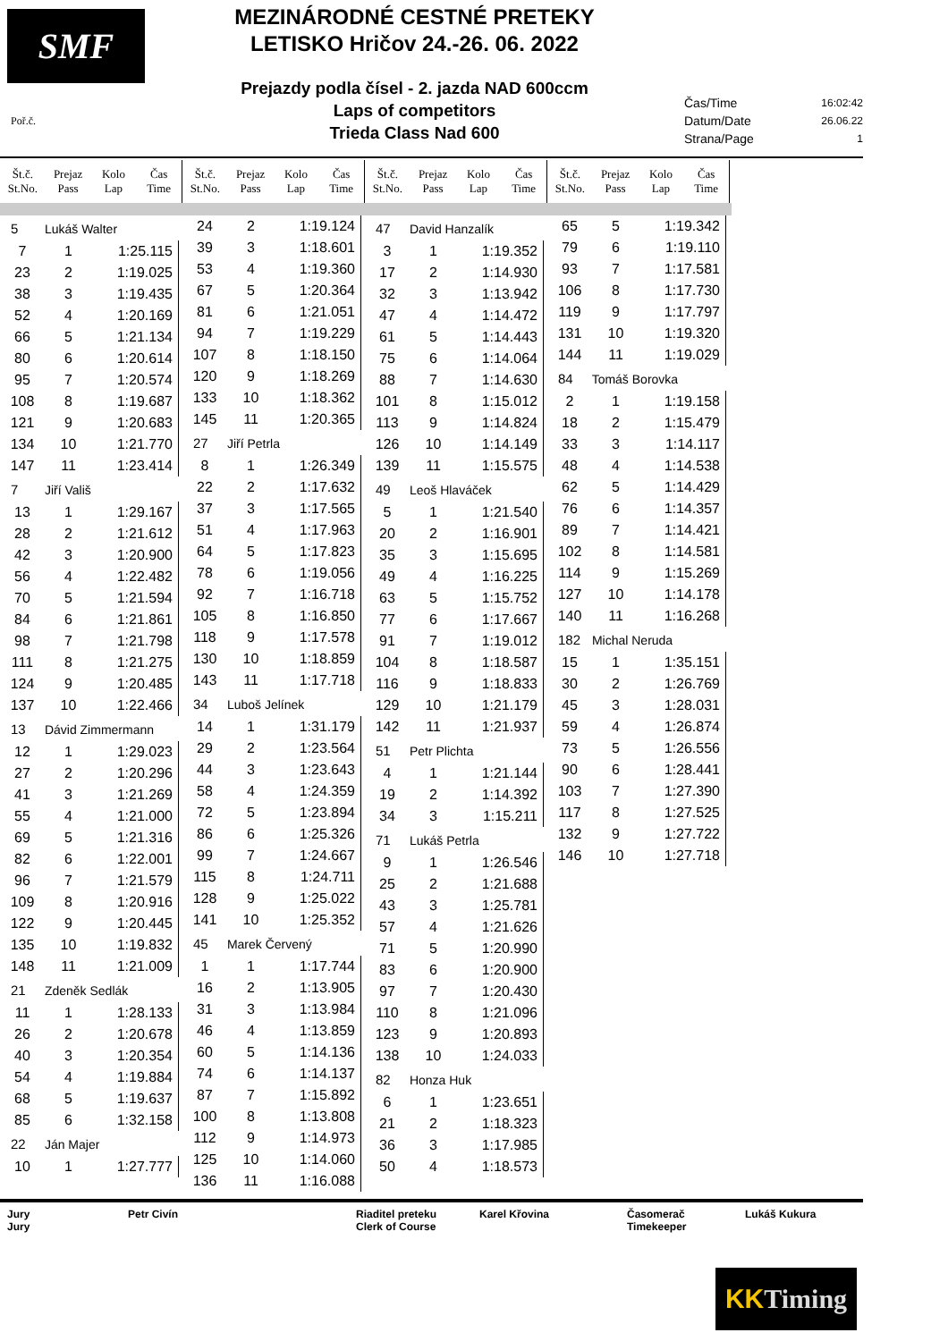SMF
MEZINÁRODNÉ CESTNÉ PRETEKY
LETISKO Hričov 24.-26. 06. 2022
Prejazdy podla čísel - 2. jazda NAD 600ccm
Laps of competitors
Trieda Class Nad 600
Čas/Time 16:02:42
Datum/Date 26.06.22
Strana/Page 1
Poř.č.
Št.č.
St.No.
Prejaz
Pass
Kolo
Lap
Čas
Time
Št.č.
St.No.
Prejaz
Pass
Kolo
Lap
Čas
Time
Št.č.
St.No.
Prejaz
Pass
Kolo
Lap
Čas
Time
Št.č.
St.No.
Prejaz
Pass
Kolo
Lap
Čas
Time
5 Lukáš Walter
| 7 | 1 | 1:25.115 |
| 23 | 2 | 1:19.025 |
| 38 | 3 | 1:19.435 |
| 52 | 4 | 1:20.169 |
| 66 | 5 | 1:21.134 |
| 80 | 6 | 1:20.614 |
| 95 | 7 | 1:20.574 |
| 108 | 8 | 1:19.687 |
| 121 | 9 | 1:20.683 |
| 134 | 10 | 1:21.770 |
| 147 | 11 | 1:23.414 |
7 Jiří Vališ
| 13 | 1 | 1:29.167 |
| 28 | 2 | 1:21.612 |
| 42 | 3 | 1:20.900 |
| 56 | 4 | 1:22.482 |
| 70 | 5 | 1:21.594 |
| 84 | 6 | 1:21.861 |
| 98 | 7 | 1:21.798 |
| 111 | 8 | 1:21.275 |
| 124 | 9 | 1:20.485 |
| 137 | 10 | 1:22.466 |
13 Dávid Zimmermann
| 12 | 1 | 1:29.023 |
| 27 | 2 | 1:20.296 |
| 41 | 3 | 1:21.269 |
| 55 | 4 | 1:21.000 |
| 69 | 5 | 1:21.316 |
| 82 | 6 | 1:22.001 |
| 96 | 7 | 1:21.579 |
| 109 | 8 | 1:20.916 |
| 122 | 9 | 1:20.445 |
| 135 | 10 | 1:19.832 |
| 148 | 11 | 1:21.009 |
21 Zdeněk Sedlák
| 11 | 1 | 1:28.133 |
| 26 | 2 | 1:20.678 |
| 40 | 3 | 1:20.354 |
| 54 | 4 | 1:19.884 |
| 68 | 5 | 1:19.637 |
| 85 | 6 | 1:32.158 |
22 Ján Majer
| 10 | 1 | 1:27.777 |
| 24 | 2 | 1:19.124 |
| 39 | 3 | 1:18.601 |
| 53 | 4 | 1:19.360 |
| 67 | 5 | 1:20.364 |
| 81 | 6 | 1:21.051 |
| 94 | 7 | 1:19.229 |
| 107 | 8 | 1:18.150 |
| 120 | 9 | 1:18.269 |
| 133 | 10 | 1:18.362 |
| 145 | 11 | 1:20.365 |
27 Jiří Petrla
| 8 | 1 | 1:26.349 |
| 22 | 2 | 1:17.632 |
| 37 | 3 | 1:17.565 |
| 51 | 4 | 1:17.963 |
| 64 | 5 | 1:17.823 |
| 78 | 6 | 1:19.056 |
| 92 | 7 | 1:16.718 |
| 105 | 8 | 1:16.850 |
| 118 | 9 | 1:17.578 |
| 130 | 10 | 1:18.859 |
| 143 | 11 | 1:17.718 |
34 Luboš Jelínek
| 14 | 1 | 1:31.179 |
| 29 | 2 | 1:23.564 |
| 44 | 3 | 1:23.643 |
| 58 | 4 | 1:24.359 |
| 72 | 5 | 1:23.894 |
| 86 | 6 | 1:25.326 |
| 99 | 7 | 1:24.667 |
| 115 | 8 | 1:24.711 |
| 128 | 9 | 1:25.022 |
| 141 | 10 | 1:25.352 |
45 Marek Červený
| 1 | 1 | 1:17.744 |
| 16 | 2 | 1:13.905 |
| 31 | 3 | 1:13.984 |
| 46 | 4 | 1:13.859 |
| 60 | 5 | 1:14.136 |
| 74 | 6 | 1:14.137 |
| 87 | 7 | 1:15.892 |
| 100 | 8 | 1:13.808 |
| 112 | 9 | 1:14.973 |
| 125 | 10 | 1:14.060 |
| 136 | 11 | 1:16.088 |
47 David Hanzalík
| 3 | 1 | 1:19.352 |
| 17 | 2 | 1:14.930 |
| 32 | 3 | 1:13.942 |
| 47 | 4 | 1:14.472 |
| 61 | 5 | 1:14.443 |
| 75 | 6 | 1:14.064 |
| 88 | 7 | 1:14.630 |
| 101 | 8 | 1:15.012 |
| 113 | 9 | 1:14.824 |
| 126 | 10 | 1:14.149 |
| 139 | 11 | 1:15.575 |
49 Leoš Hlaváček
| 5 | 1 | 1:21.540 |
| 20 | 2 | 1:16.901 |
| 35 | 3 | 1:15.695 |
| 49 | 4 | 1:16.225 |
| 63 | 5 | 1:15.752 |
| 77 | 6 | 1:17.667 |
| 91 | 7 | 1:19.012 |
| 104 | 8 | 1:18.587 |
| 116 | 9 | 1:18.833 |
| 129 | 10 | 1:21.179 |
| 142 | 11 | 1:21.937 |
51 Petr Plichta
| 4 | 1 | 1:21.144 |
| 19 | 2 | 1:14.392 |
| 34 | 3 | 1:15.211 |
71 Lukáš Petrla
| 9 | 1 | 1:26.546 |
| 25 | 2 | 1:21.688 |
| 43 | 3 | 1:25.781 |
| 57 | 4 | 1:21.626 |
| 71 | 5 | 1:20.990 |
| 83 | 6 | 1:20.900 |
| 97 | 7 | 1:20.430 |
| 110 | 8 | 1:21.096 |
| 123 | 9 | 1:20.893 |
| 138 | 10 | 1:24.033 |
82 Honza Huk
| 6 | 1 | 1:23.651 |
| 21 | 2 | 1:18.323 |
| 36 | 3 | 1:17.985 |
| 50 | 4 | 1:18.573 |
| 65 | 5 | 1:19.342 |
| 79 | 6 | 1:19.110 |
| 93 | 7 | 1:17.581 |
| 106 | 8 | 1:17.730 |
| 119 | 9 | 1:17.797 |
| 131 | 10 | 1:19.320 |
| 144 | 11 | 1:19.029 |
84 Tomáš Borovka
| 2 | 1 | 1:19.158 |
| 18 | 2 | 1:15.479 |
| 33 | 3 | 1:14.117 |
| 48 | 4 | 1:14.538 |
| 62 | 5 | 1:14.429 |
| 76 | 6 | 1:14.357 |
| 89 | 7 | 1:14.421 |
| 102 | 8 | 1:14.581 |
| 114 | 9 | 1:15.269 |
| 127 | 10 | 1:14.178 |
| 140 | 11 | 1:16.268 |
182 Michal Neruda
| 15 | 1 | 1:35.151 |
| 30 | 2 | 1:26.769 |
| 45 | 3 | 1:28.031 |
| 59 | 4 | 1:26.874 |
| 73 | 5 | 1:26.556 |
| 90 | 6 | 1:28.441 |
| 103 | 7 | 1:27.390 |
| 117 | 8 | 1:27.525 |
| 132 | 9 | 1:27.722 |
| 146 | 10 | 1:27.718 |
Jury
Jury
Petr Civín Riaditel preteku
Clerk of Course
Karel Křovina Časomerač
Timekeeper
Lukáš Kukura
KK Timing